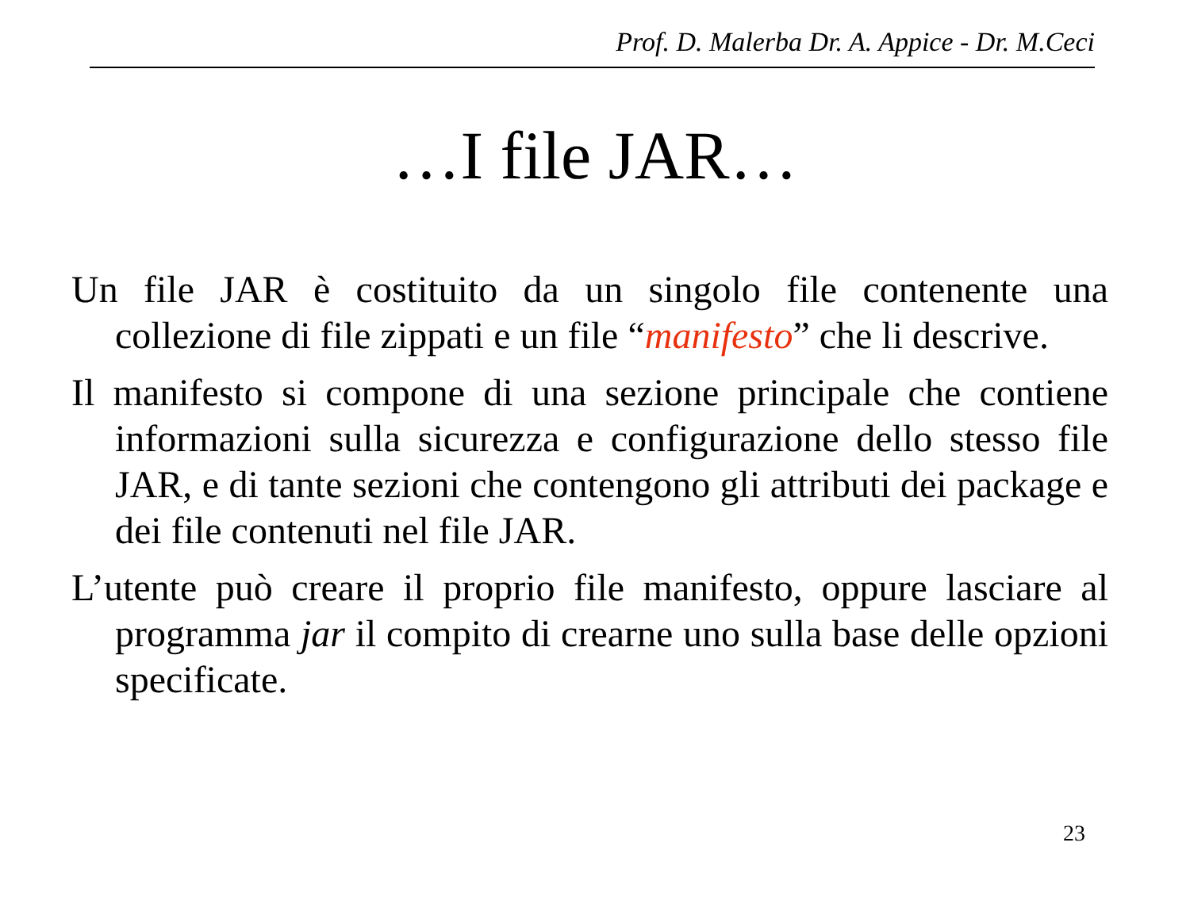Prof. D. Malerba Dr. A. Appice - Dr. M.Ceci
…I file JAR…
Un file JAR è costituito da un singolo file contenente una collezione di file zippati e un file “manifesto” che li descrive.
Il manifesto si compone di una sezione principale che contiene informazioni sulla sicurezza e configurazione dello stesso file JAR, e di tante sezioni che contengono gli attributi dei package e dei file contenuti nel file JAR.
L’utente può creare il proprio file manifesto, oppure lasciare al programma jar il compito di crearne uno sulla base delle opzioni specificate.
23